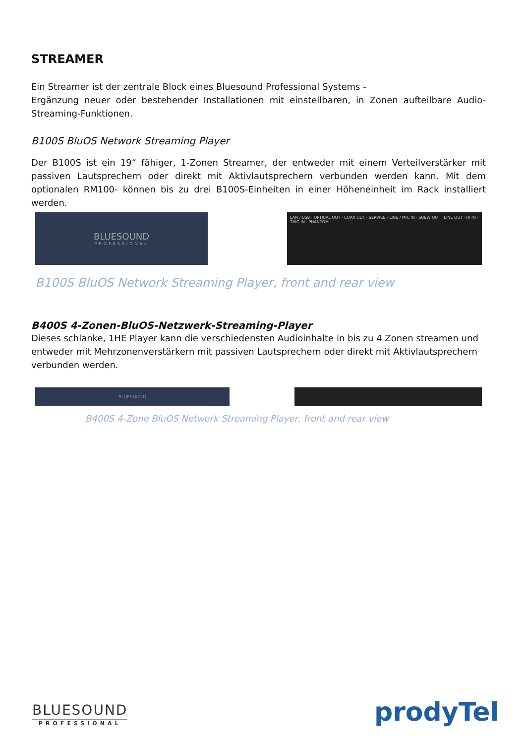STREAMER
Ein Streamer ist der zentrale Block eines Bluesound Professional Systems -
Ergänzung neuer oder bestehender Installationen mit einstellbaren, in Zonen aufteilbare Audio-Streaming-Funktionen.
B100S BluOS Network Streaming Player
Der B100S ist ein 19“ fähiger, 1-Zonen Streamer, der entweder mit einem Verteilverstärker mit passiven Lautsprechern oder direkt mit Aktivlautsprechern verbunden werden kann. Mit dem optionalen RM100- können bis zu drei B100S-Einheiten in einer Höheneinheit im Rack installiert werden.
BLUESOUND
PROFESSIONAL
LAN / USB · OPTICAL OUT · COAX OUT · SERVICE · LINE / MIC IN · SUBW OUT · LINE OUT · IR IN · TRIG IN · PHANTOM
B100S BluOS Network Streaming Player, front and rear view
B400S 4-Zonen-BluOS-Netzwerk-Streaming-Player
Dieses schlanke, 1HE Player kann die verschiedensten Audioinhalte in bis zu 4 Zonen streamen und entweder mit Mehrzonenverstärkern mit passiven Lautsprechern oder direkt mit Aktivlautsprechern verbunden werden.
BLUESOUND
B400S 4-Zone BluOS Network Streaming Player, front and rear view
BLUESOUND
PROFESSIONAL
prodyTel